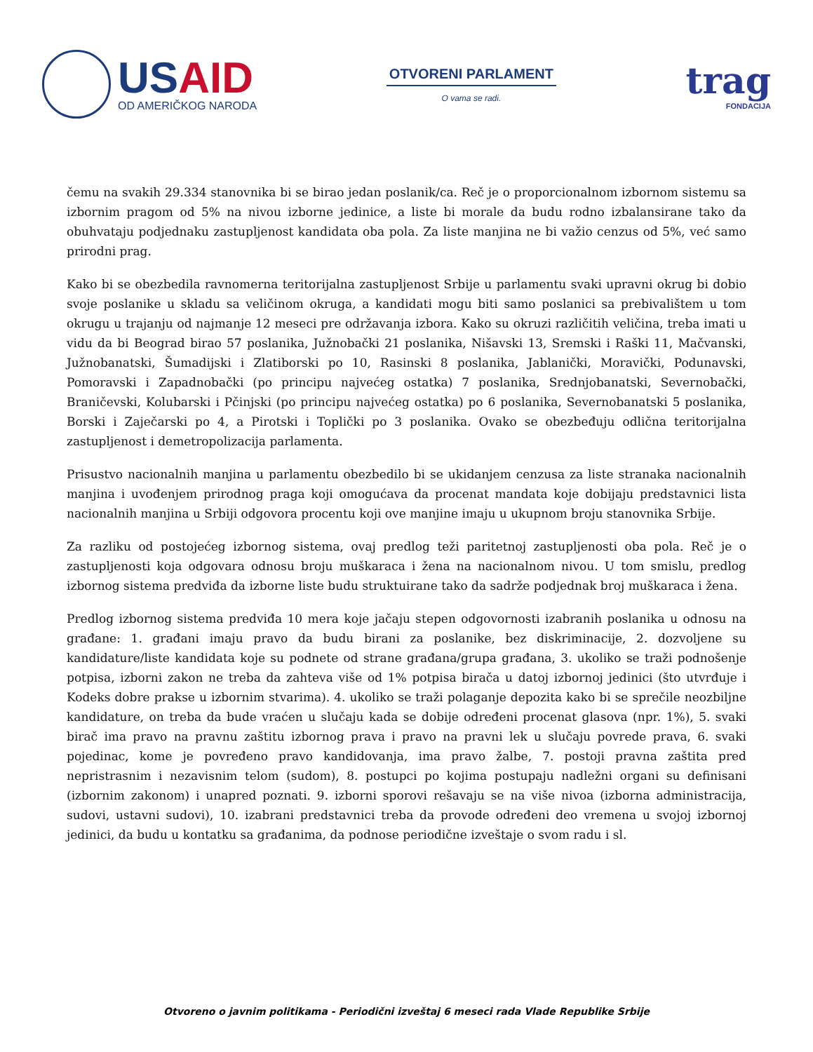USAID
OD AMERIČKOG NARODA
OTVORENI PARLAMENT
O vama se radi.
trag
FONDACIJA
čemu na svakih 29.334 stanovnika bi se birao jedan poslanik/ca. Reč je o proporcionalnom izbornom sistemu sa izbornim pragom od 5% na nivou izborne jedinice, a liste bi morale da budu rodno izbalansirane tako da obuhvataju podjednaku zastupljenost kandidata oba pola. Za liste manjina ne bi važio cenzus od 5%, već samo prirodni prag.
Kako bi se obezbedila ravnomerna teritorijalna zastupljenost Srbije u parlamentu svaki upravni okrug bi dobio svoje poslanike u skladu sa veličinom okruga, a kandidati mogu biti samo poslanici sa prebivalištem u tom okrugu u trajanju od najmanje 12 meseci pre održavanja izbora. Kako su okruzi različitih veličina, treba imati u vidu da bi Beograd birao 57 poslanika, Južnobački 21 poslanika, Nišavski 13, Sremski i Raški 11, Mačvanski, Južnobanatski, Šumadijski i Zlatiborski po 10, Rasinski 8 poslanika, Jablanički, Moravički, Podunavski, Pomoravski i Zapadnobački (po principu najvećeg ostatka) 7 poslanika, Srednjobanatski, Severnobački, Braničevski, Kolubarski i Pčinjski (po principu najvećeg ostatka) po 6 poslanika, Severnobanatski 5 poslanika, Borski i Zaječarski po 4, a Pirotski i Toplički po 3 poslanika. Ovako se obezbeđuju odlična teritorijalna zastupljenost i demetropolizacija parlamenta.
Prisustvo nacionalnih manjina u parlamentu obezbedilo bi se ukidanjem cenzusa za liste stranaka nacionalnih manjina i uvođenjem prirodnog praga koji omogućava da procenat mandata koje dobijaju predstavnici lista nacionalnih manjina u Srbiji odgovora procentu koji ove manjine imaju u ukupnom broju stanovnika Srbije.
Za razliku od postojećeg izbornog sistema, ovaj predlog teži paritetnoj zastupljenosti oba pola. Reč je o zastupljenosti koja odgovara odnosu broju muškaraca i žena na nacionalnom nivou. U tom smislu, predlog izbornog sistema predviđa da izborne liste budu struktuirane tako da sadrže podjednak broj muškaraca i žena.
Predlog izbornog sistema predviđa 10 mera koje jačaju stepen odgovornosti izabranih poslanika u odnosu na građane: 1. građani imaju pravo da budu birani za poslanike, bez diskriminacije, 2. dozvoljene su kandidature/liste kandidata koje su podnete od strane građana/grupa građana, 3. ukoliko se traži podnošenje potpisa, izborni zakon ne treba da zahteva više od 1% potpisa birača u datoj izbornoj jedinici (što utvrđuje i Kodeks dobre prakse u izbornim stvarima). 4. ukoliko se traži polaganje depozita kako bi se sprečile neozbiljne kandidature, on treba da bude vraćen u slučaju kada se dobije određeni procenat glasova (npr. 1%), 5. svaki birač ima pravo na pravnu zaštitu izbornog prava i pravo na pravni lek u slučaju povrede prava, 6. svaki pojedinac, kome je povređeno pravo kandidovanja, ima pravo žalbe, 7. postoji pravna zaštita pred nepristrasnim i nezavisnim telom (sudom), 8. postupci po kojima postupaju nadležni organi su definisani (izbornim zakonom) i unapred poznati. 9. izborni sporovi rešavaju se na više nivoa (izborna administracija, sudovi, ustavni sudovi), 10. izabrani predstavnici treba da provode određeni deo vremena u svojoj izbornoj jedinici, da budu u kontatku sa građanima, da podnose periodične izveštaje o svom radu i sl.
Otvoreno o javnim politikama - Periodični izveštaj 6 meseci rada Vlade Republike Srbije